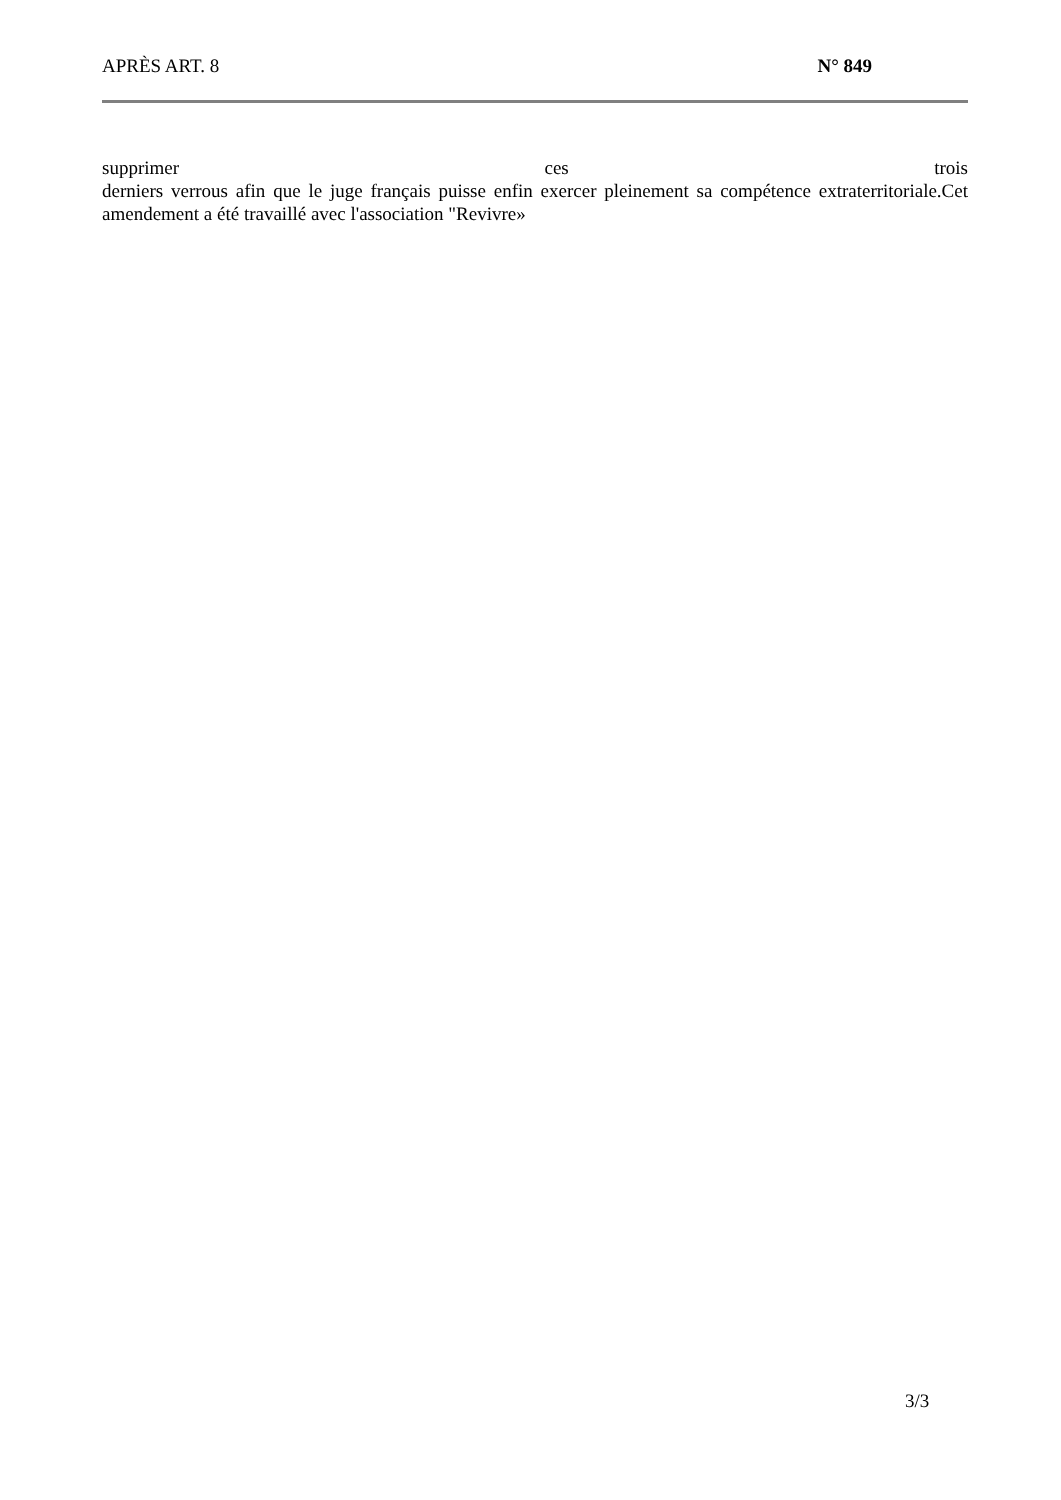APRÈS ART. 8 N° 849
supprimer ces trois
derniers verrous afin que le juge français puisse enfin exercer pleinement sa compétence extraterritoriale.Cet amendement a été travaillé avec l'association "Revivre»
3/3